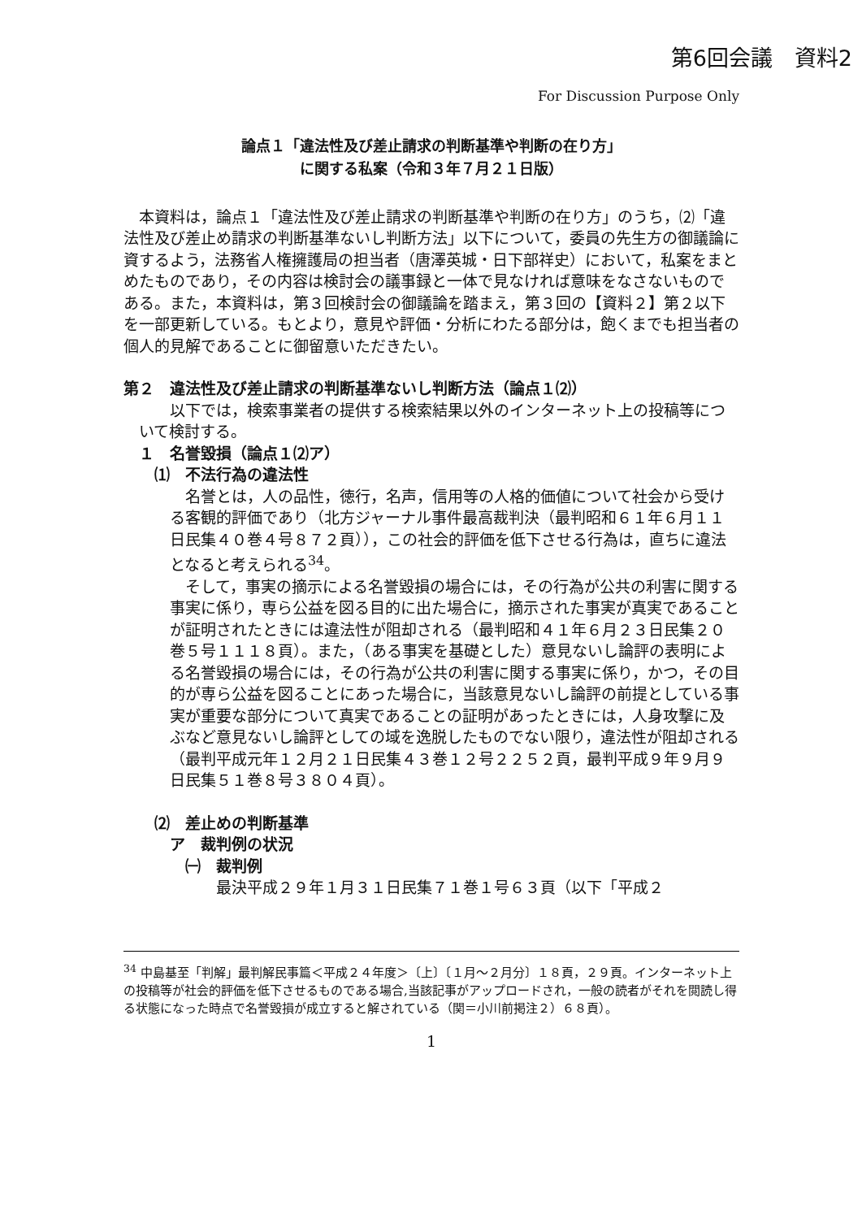第6回会議　資料2
For Discussion Purpose Only
論点１「違法性及び差止請求の判断基準や判断の在り方」
に関する私案（令和３年７月２１日版）
本資料は，論点１「違法性及び差止請求の判断基準や判断の在り方」のうち，⑵「違法性及び差止め請求の判断基準ないし判断方法」以下について，委員の先生方の御議論に資するよう，法務省人権擁護局の担当者（唐澤英城・日下部祥史）において，私案をまとめたものであり，その内容は検討会の議事録と一体で見なければ意味をなさないものである。また，本資料は，第３回検討会の御議論を踏まえ，第３回の【資料２】第２以下を一部更新している。もとより，意見や評価・分析にわたる部分は，飽くまでも担当者の個人的見解であることに御留意いただきたい。
第２　違法性及び差止請求の判断基準ないし判断方法（論点１⑵）
以下では，検索事業者の提供する検索結果以外のインターネット上の投稿等について検討する。
１　名誉毀損（論点１⑵ア）
⑴　不法行為の違法性
名誉とは，人の品性，徳行，名声，信用等の人格的価値について社会から受ける客観的評価であり（北方ジャーナル事件最高裁判決（最判昭和６１年６月１１日民集４０巻４号８７２頁）），この社会的評価を低下させる行為は，直ちに違法となると考えられる<sup>34</sup>。
そして，事実の摘示による名誉毀損の場合には，その行為が公共の利害に関する事実に係り，専ら公益を図る目的に出た場合に，摘示された事実が真実であることが証明されたときには違法性が阻却される（最判昭和４１年６月２３日民集２０巻５号１１１８頁）。また，（ある事実を基礎とした）意見ないし論評の表明による名誉毀損の場合には，その行為が公共の利害に関する事実に係り，かつ，その目的が専ら公益を図ることにあった場合に，当該意見ないし論評の前提としている事実が重要な部分について真実であることの証明があったときには，人身攻撃に及ぶなど意見ないし論評としての域を逸脱したものでない限り，違法性が阻却される（最判平成元年１２月２１日民集４３巻１２号２２５２頁，最判平成９年９月９日民集５１巻８号３８０４頁）。
⑵　差止めの判断基準
ア　裁判例の状況
㈠　裁判例
最決平成２９年１月３１日民集７１巻１号６３頁（以下「平成２
<sup>34</sup> 中島基至「判解」最判解民事篇＜平成２４年度＞〔上〕〔１月～２月分〕１８頁，２９頁。インターネット上の投稿等が社会的評価を低下させるものである場合,当該記事がアップロードされ，一般の読者がそれを閲読し得る状態になった時点で名誉毀損が成立すると解されている（関＝小川前掲注２）６８頁）。
1